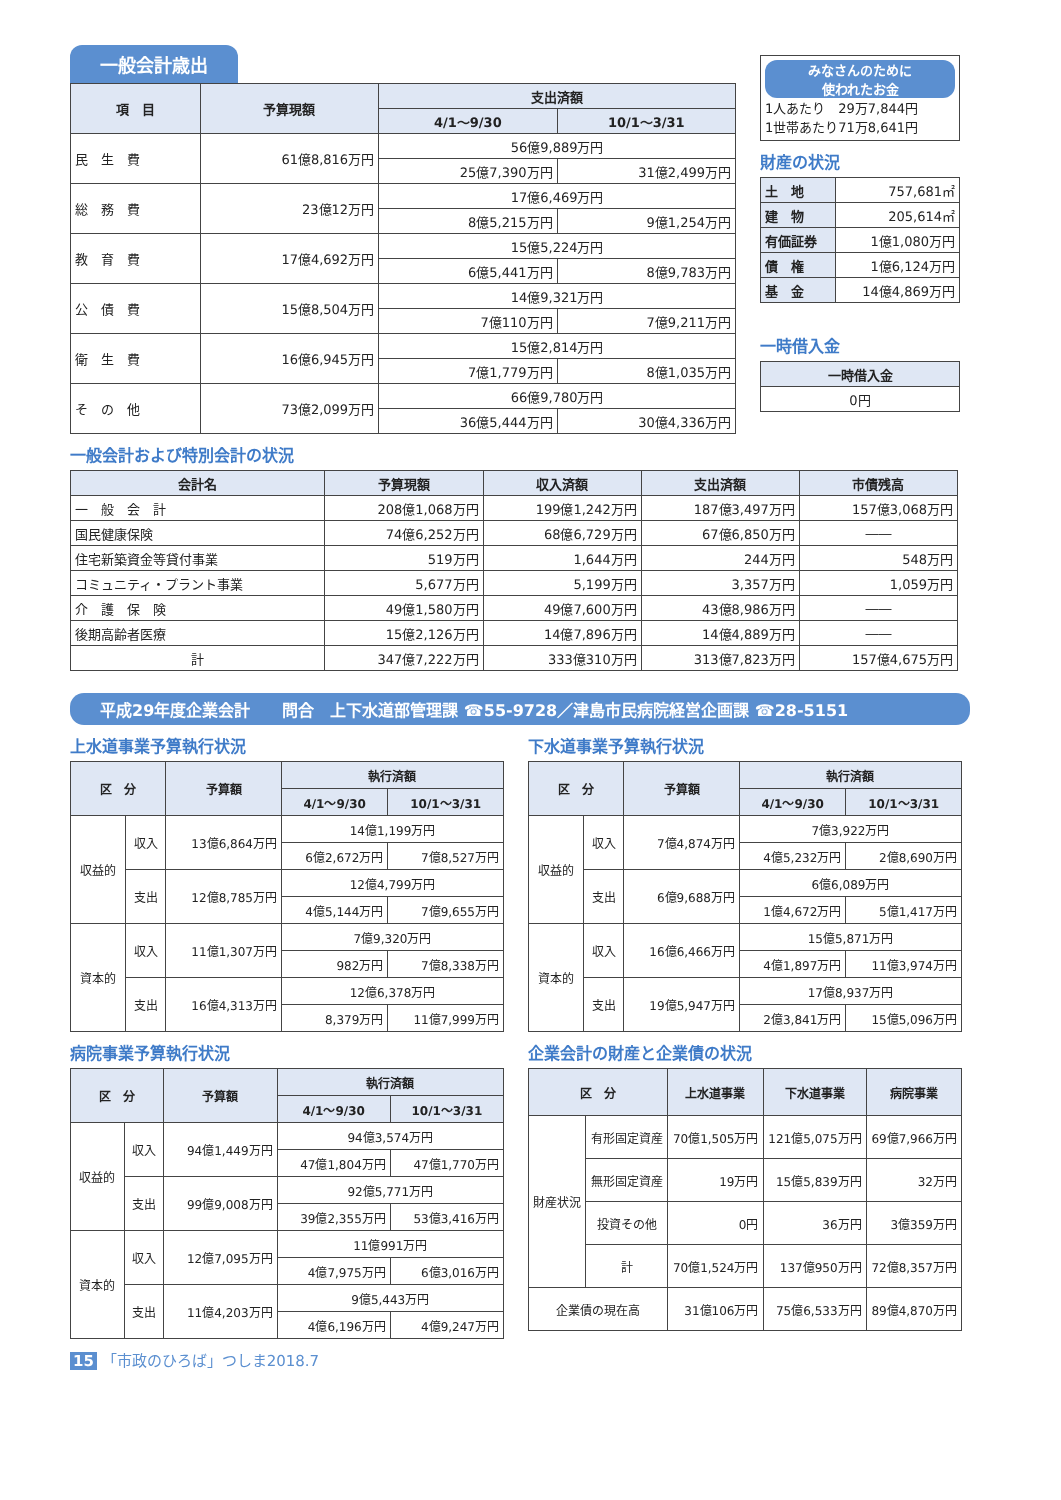一般会計歳出
| 項 目 | 予算現額 | 支出済額 | |
| --- | --- | --- | --- |
| | | 4/1〜9/30 | 10/1〜3/31 |
| 民 生 費 | 61億8,816万円 | 56億9,889万円 | |
| | | 25億7,390万円 | 31億2,499万円 |
| 総 務 費 | 23億12万円 | 17億6,469万円 | |
| | | 8億5,215万円 | 9億1,254万円 |
| 教 育 費 | 17億4,692万円 | 15億5,224万円 | |
| | | 6億5,441万円 | 8億9,783万円 |
| 公 債 費 | 15億8,504万円 | 14億9,321万円 | |
| | | 7億110万円 | 7億9,211万円 |
| 衛 生 費 | 16億6,945万円 | 15億2,814万円 | |
| | | 7億1,779万円 | 8億1,035万円 |
| そ の 他 | 73億2,099万円 | 66億9,780万円 | |
| | | 36億5,444万円 | 30億4,336万円 |
みなさんのために
使われたお金
1人あたり　29万7,844円
1世帯あたり71万8,641円
財産の状況
| 土 地 | 757,681㎡ |
| 建 物 | 205,614㎡ |
| 有価証券 | 1億1,080万円 |
| 債 権 | 1億6,124万円 |
| 基 金 | 14億4,869万円 |
一時借入金
| 一時借入金 |
| --- |
| 0円 |
一般会計および特別会計の状況
| 会計名 | 予算現額 | 収入済額 | 支出済額 | 市債残高 |
| --- | --- | --- | --- | --- |
| 一 般 会 計 | 208億1,068万円 | 199億1,242万円 | 187億3,497万円 | 157億3,068万円 |
| 国民健康保険 | 74億6,252万円 | 68億6,729万円 | 67億6,850万円 | ―― |
| 住宅新築資金等貸付事業 | 519万円 | 1,644万円 | 244万円 | 548万円 |
| コミュニティ・プラント事業 | 5,677万円 | 5,199万円 | 3,357万円 | 1,059万円 |
| 介 護 保 険 | 49億1,580万円 | 49億7,600万円 | 43億8,986万円 | ―― |
| 後期高齢者医療 | 15億2,126万円 | 14億7,896万円 | 14億4,889万円 | ―― |
| 計 | 347億7,222万円 | 333億310万円 | 313億7,823万円 | 157億4,675万円 |
平成29年度企業会計　　問合　上下水道部管理課 ☎55-9728／津島市民病院経営企画課 ☎28-5151
上水道事業予算執行状況
| 区 分 | | 予算額 | 執行済額 | |
| --- | --- | --- | --- | --- |
| | | | 4/1〜9/30 | 10/1〜3/31 |
| 収益的 | 収入 | 13億6,864万円 | 14億1,199万円 | |
| | | | 6億2,672万円 | 7億8,527万円 |
| | 支出 | 12億8,785万円 | 12億4,799万円 | |
| | | | 4億5,144万円 | 7億9,655万円 |
| 資本的 | 収入 | 11億1,307万円 | 7億9,320万円 | |
| | | | 982万円 | 7億8,338万円 |
| | 支出 | 16億4,313万円 | 12億6,378万円 | |
| | | | 8,379万円 | 11億7,999万円 |
下水道事業予算執行状況
| 区 分 | | 予算額 | 執行済額 | |
| --- | --- | --- | --- | --- |
| | | | 4/1〜9/30 | 10/1〜3/31 |
| 収益的 | 収入 | 7億4,874万円 | 7億3,922万円 | |
| | | | 4億5,232万円 | 2億8,690万円 |
| | 支出 | 6億9,688万円 | 6億6,089万円 | |
| | | | 1億4,672万円 | 5億1,417万円 |
| 資本的 | 収入 | 16億6,466万円 | 15億5,871万円 | |
| | | | 4億1,897万円 | 11億3,974万円 |
| | 支出 | 19億5,947万円 | 17億8,937万円 | |
| | | | 2億3,841万円 | 15億5,096万円 |
病院事業予算執行状況
| 区 分 | | 予算額 | 執行済額 | |
| --- | --- | --- | --- | --- |
| | | | 4/1〜9/30 | 10/1〜3/31 |
| 収益的 | 収入 | 94億1,449万円 | 94億3,574万円 | |
| | | | 47億1,804万円 | 47億1,770万円 |
| | 支出 | 99億9,008万円 | 92億5,771万円 | |
| | | | 39億2,355万円 | 53億3,416万円 |
| 資本的 | 収入 | 12億7,095万円 | 11億991万円 | |
| | | | 4億7,975万円 | 6億3,016万円 |
| | 支出 | 11億4,203万円 | 9億5,443万円 | |
| | | | 4億6,196万円 | 4億9,247万円 |
企業会計の財産と企業債の状況
| 区 分 | | 上水道事業 | 下水道事業 | 病院事業 |
| --- | --- | --- | --- | --- |
| 財産状況 | 有形固定資産 | 70億1,505万円 | 121億5,075万円 | 69億7,966万円 |
| | 無形固定資産 | 19万円 | 15億5,839万円 | 32万円 |
| | 投資その他 | 0円 | 36万円 | 3億359万円 |
| | 計 | 70億1,524万円 | 137億950万円 | 72億8,357万円 |
| 企業債の現在高 | | 31億106万円 | 75億6,533万円 | 89億4,870万円 |
15 「市政のひろば」つしま2018.7